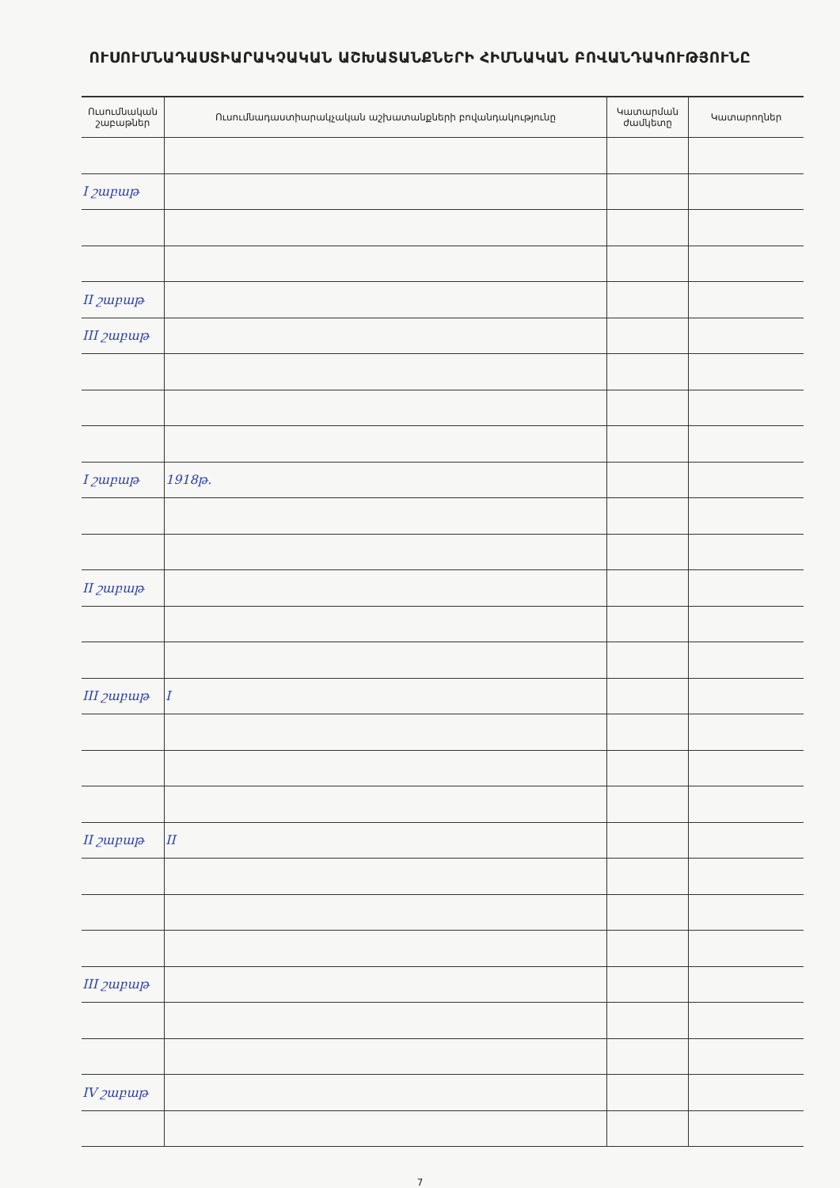ՈՒՍՈՒՄՆԱԴԱՍՏԻԱՐԱԿՉԱԿԱՆ ԱՇԽԱՏԱՆՔՆԵՐԻ ՀԻՄՆԱԿԱՆ ԲՈՎԱՆԴԱԿՈՒԹՅՈՒՆԸ
| Ուսումնական շաբաթներ | Ուսումնադաստիարակչական աշխատանքների բովանդակությունը | Կատարման ժամկետը | Կատարողներ |
| --- | --- | --- | --- |
| I շաբաթ | | | |
| II շաբաթ | | | |
| III շաբաթ | | | |
| I շաբաթ | 1918թ. | | |
| II շաբաթ | | | |
| III շաբաթ | I | | |
| II շաբաթ | II | | |
| III շաբաթ | | | |
| IV շաբաթ | | | |
7